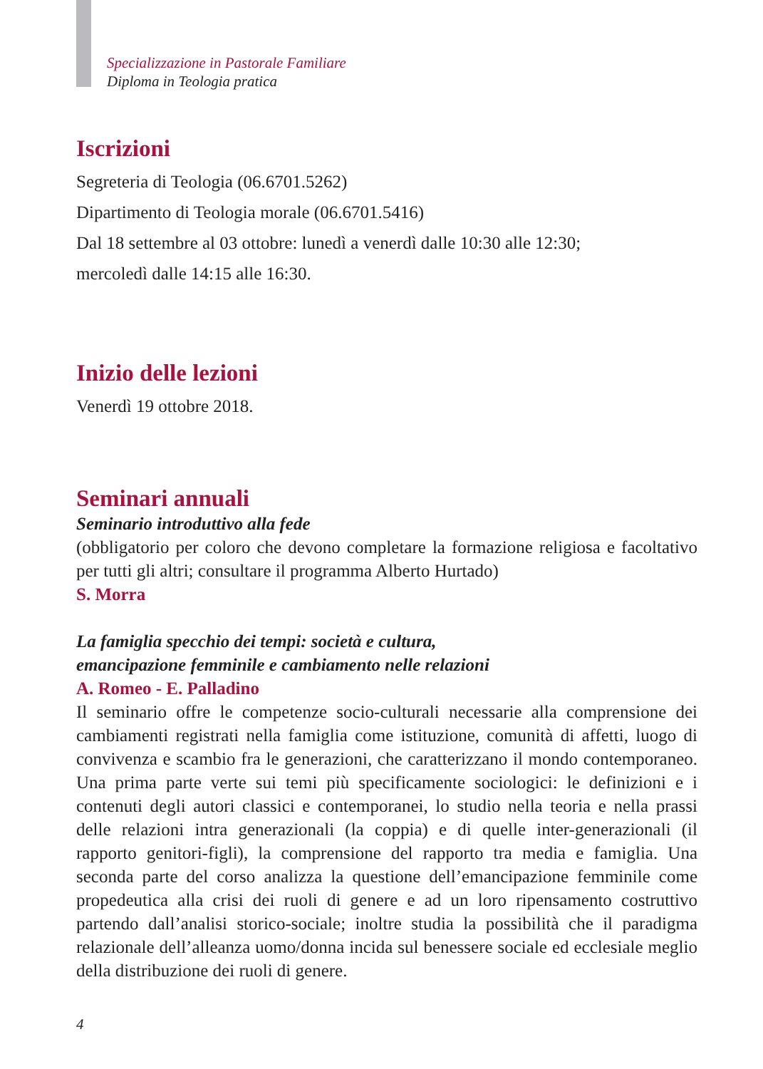Specializzazione in Pastorale Familiare
Diploma in Teologia pratica
Iscrizioni
Segreteria di Teologia (06.6701.5262)
Dipartimento di Teologia morale (06.6701.5416)
Dal 18 settembre al 03 ottobre: lunedì a venerdì dalle 10:30 alle 12:30;
mercoledì dalle 14:15 alle 16:30.
Inizio delle lezioni
Venerdì 19 ottobre 2018.
Seminari annuali
Seminario introduttivo alla fede
(obbligatorio per coloro che devono completare la formazione religiosa e facoltativo per tutti gli altri; consultare il programma Alberto Hurtado)
S. Morra
La famiglia specchio dei tempi: società e cultura,
emancipazione femminile e cambiamento nelle relazioni
A. Romeo - E. Palladino
Il seminario offre le competenze socio-culturali necessarie alla comprensione dei cambiamenti registrati nella famiglia come istituzione, comunità di affetti, luogo di convivenza e scambio fra le generazioni, che caratterizzano il mondo contemporaneo. Una prima parte verte sui temi più specificamente sociologici: le definizioni e i contenuti degli autori classici e contemporanei, lo studio nella teoria e nella prassi delle relazioni intra generazionali (la coppia) e di quelle inter-generazionali (il rapporto genitori-figli), la comprensione del rapporto tra media e famiglia. Una seconda parte del corso analizza la questione dell’emancipazione femminile come propedeutica alla crisi dei ruoli di genere e ad un loro ripensamento costruttivo partendo dall’analisi storico-sociale; inoltre studia la possibilità che il paradigma relazionale dell’alleanza uomo/donna incida sul benessere sociale ed ecclesiale meglio della distribuzione dei ruoli di genere.
4